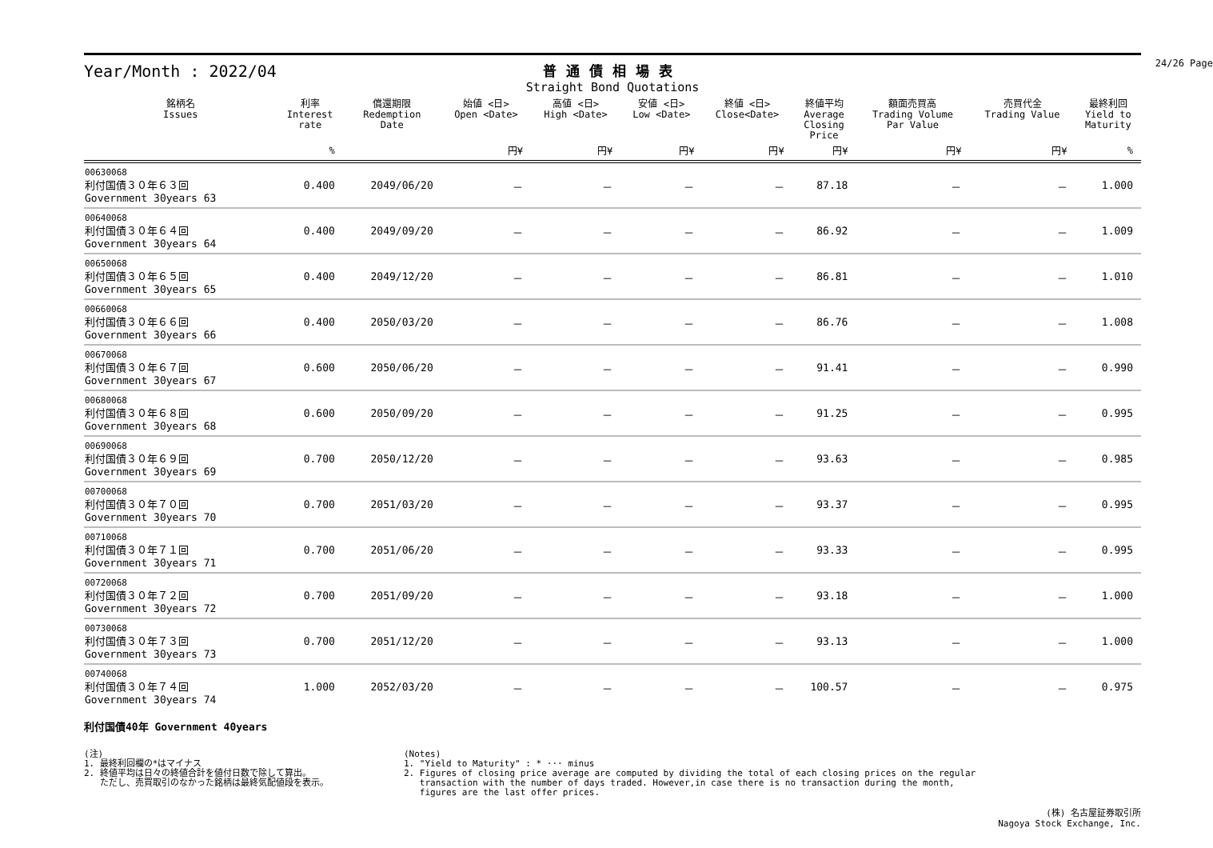24/26 Page
Year/Month : 2022/04
普通債相場表
Straight Bond Quotations
| 銘柄名 Issues | 利率 Interest rate | 償還期限 Redemption Date | 始値 <日> Open <Date> | 高値 <日> High <Date> | 安値 <日> Low <Date> | 終値 <日> Close<Date> | 終値平均 Average Closing Price | 額面売買高 Trading Volume Par Value | 売買代金 Trading Value | 最終利回 Yield to Maturity |
| --- | --- | --- | --- | --- | --- | --- | --- | --- | --- | --- |
| | % | | 円¥ | 円¥ | 円¥ | 円¥ | 円¥ | 円¥ | 円¥ | % |
| 00630068 利付国債３０年６３回 Government 30years 63 | 0.400 | 2049/06/20 | － | － | － | － | 87.18 | － | － | 1.000 |
| 00640068 利付国債３０年６４回 Government 30years 64 | 0.400 | 2049/09/20 | － | － | － | － | 86.92 | － | － | 1.009 |
| 00650068 利付国債３０年６５回 Government 30years 65 | 0.400 | 2049/12/20 | － | － | － | － | 86.81 | － | － | 1.010 |
| 00660068 利付国債３０年６６回 Government 30years 66 | 0.400 | 2050/03/20 | － | － | － | － | 86.76 | － | － | 1.008 |
| 00670068 利付国債３０年６７回 Government 30years 67 | 0.600 | 2050/06/20 | － | － | － | － | 91.41 | － | － | 0.990 |
| 00680068 利付国債３０年６８回 Government 30years 68 | 0.600 | 2050/09/20 | － | － | － | － | 91.25 | － | － | 0.995 |
| 00690068 利付国債３０年６９回 Government 30years 69 | 0.700 | 2050/12/20 | － | － | － | － | 93.63 | － | － | 0.985 |
| 00700068 利付国債３０年７０回 Government 30years 70 | 0.700 | 2051/03/20 | － | － | － | － | 93.37 | － | － | 0.995 |
| 00710068 利付国債３０年７１回 Government 30years 71 | 0.700 | 2051/06/20 | － | － | － | － | 93.33 | － | － | 0.995 |
| 00720068 利付国債３０年７２回 Government 30years 72 | 0.700 | 2051/09/20 | － | － | － | － | 93.18 | － | － | 1.000 |
| 00730068 利付国債３０年７３回 Government 30years 73 | 0.700 | 2051/12/20 | － | － | － | － | 93.13 | － | － | 1.000 |
| 00740068 利付国債３０年７４回 Government 30years 74 | 1.000 | 2052/03/20 | － | － | － | － | 100.57 | － | － | 0.975 |
利付国債40年 Government 40years
(注)
1. 最終利回欄の*はマイナス
2. 終値平均は日々の終値合計を値付日数で除して算出。
ただし、売買取引のなかった銘柄は最終気配値段を表示。
(Notes)
1. "Yield to Maturity" : * ··· minus
2. Figures of closing price average are computed by dividing the total of each closing prices on the regular
transaction with the number of days traded. However,in case there is no transaction during the month,
figures are the last offer prices.
(株) 名古屋証券取引所
Nagoya Stock Exchange, Inc.